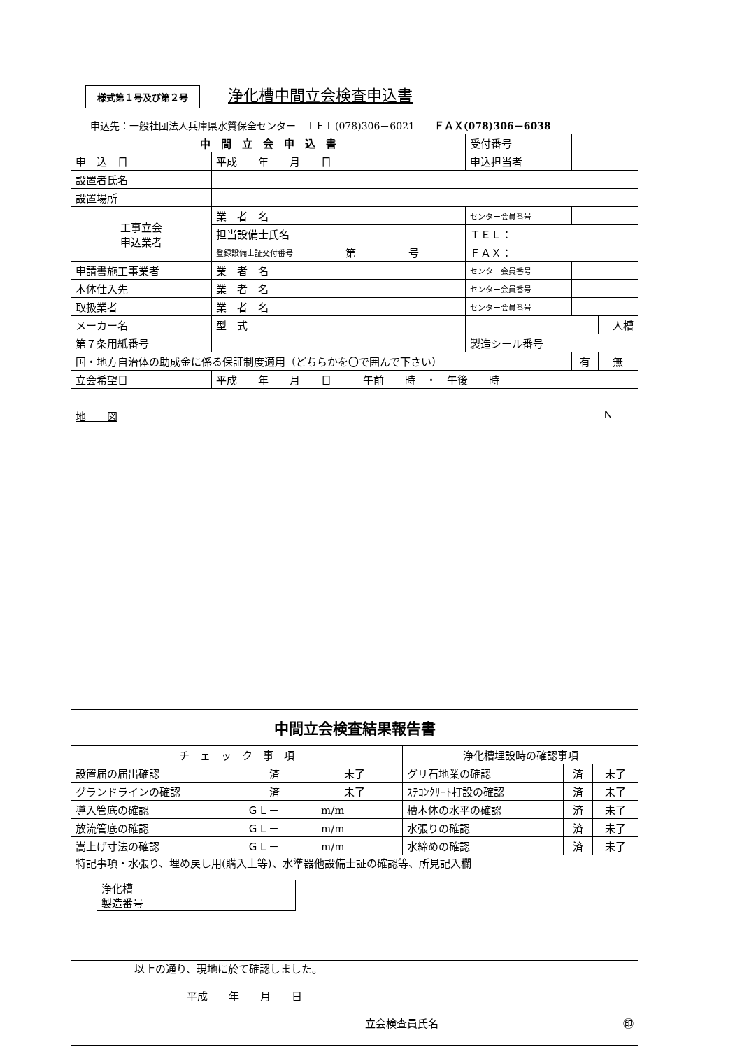様式第１号及び第２号 浄化槽中間立会検査申込書
申込先：一般社団法人兵庫県水質保全センター　ＴＥＬ(078)306－6021　　ＦＡＸ(078)306－6038
| 中 間 立 会 申 込 書 | | | 受付番号 | | |
| 申 込 日 | 平成 年 月 日 | | 申込担当者 | | |
| 設置者氏名 | | | | | |
| 設置場所 | | | | | |
| 工事立会 申込業者 | 業 者 名 | | センター会員番号 | | |
| | 担当設備士氏名 | | ＴＥＬ： | | |
| | 登録設備士証交付番号 | 第 号 | ＦＡＸ： | | |
| 申請書施工事業者 | 業 者 名 | | センター会員番号 | | |
| 本体仕入先 | 業 者 名 | | センター会員番号 | | |
| 取扱業者 | 業 者 名 | | センター会員番号 | | |
| メーカー名 | 型 式 | | | | 人槽 |
| 第７条用紙番号 | | | 製造シール番号 | | |
| 国・地方自治体の助成金に係る保証制度適用（どちらかを〇で囲んで下さい） | | | | 有 | 無 |
| 立会希望日 | 平成 年 月 日 午前 時 ・ 午後 時 | | | | |
| 地 図 N | | | | | |
| 中間立会検査結果報告書 | | | | | |
| チ ェ ッ ク 事 項 | | | 浄化槽埋設時の確認事項 | | |
| 設置届の届出確認 | 済 | 未了 | グリ石地業の確認 | 済 | 未了 |
| グランドラインの確認 | 済 | 未了 | ｽﾃｺﾝｸﾘｰﾄ打設の確認 | 済 | 未了 |
| 導入管底の確認 | ＧＬ－ m/m | | 槽本体の水平の確認 | 済 | 未了 |
| 放流管底の確認 | ＧＬ－ m/m | | 水張りの確認 | 済 | 未了 |
| 嵩上げ寸法の確認 | ＧＬ－ m/m | | 水締めの確認 | 済 | 未了 |
| 特記事項・水張り、埋め戻し用(購入土等)、水準器他設備士証の確認等、所見記入欄 / 浄化槽 製造番号 / / | | | | | |
| 以上の通り、現地に於て確認しました。 平成 年 月 日 立会検査員氏名 ㊞ | | | | | |